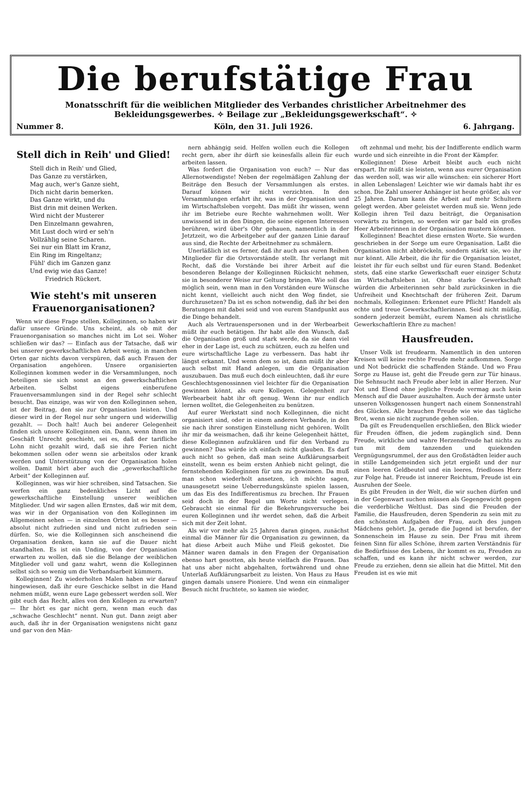Die berufstätige Frau
Monatsschrift für die weiblichen Mitglieder des Verbandes christlicher Arbeitnehmer des Bekleidungsgewerbes. ✧ Beilage zur „Bekleidungsgewerkschaft“. ✧
Nummer 8. Köln, den 31. Juli 1926. 6. Jahrgang.
Stell dich in Reih' und Glied!
Stell dich in Reih' und Glied,
Das Ganze zu verstärken,
Mag auch, wer's Ganze sieht,
Dich nicht darin bemerken.
Das Ganze wirkt, und du
Bist drin mit deinen Werken.
Wird nicht der Musterer
Den Einzelmann gewahren,
Mit Lust doch wird er seh'n
Vollzählig seine Scharen.
Sei nur ein Blatt im Kranz,
Ein Ring im Ringeltanz;
Fühl' dich im Ganzen ganz
Und ewig wie das Ganze!
Friedrich Rückert.
Wie steht's mit unseren Frauenorganisationen?
Wenn wir diese Frage stellen, Kolleginnen, so haben wir dafür unsere Gründe. Uns scheint, als ob mit der Frauenorganisation so manches nicht im Lot sei. Woher schließen wir das? — Einfach aus der Tatsache, daß wir bei unserer gewerkschaftlichen Arbeit wenig, in manchen Orten gar nichts davon verspüren, daß auch Frauen der Organisation angehören. Unsere organisierten Kolleginnen kommen weder in die Versammlungen, noch beteiligen sie sich sonst an den gewerkschaftlichen Arbeiten. Selbst eigens einberufene Frauenversammlungen sind in der Regel sehr schlecht besucht. Das einzige, was wir von den Kolleginnen sehen, ist der Beitrag, den sie zur Organisation leisten. Und dieser wird in der Regel nur sehr ungern und widerwillig gezahlt. — Doch halt! Auch bei anderer Gelegenheit finden sich unsere Kolleginnen ein. Dann, wenn ihnen im Geschäft Unrecht geschieht, sei es, daß der tarifliche Lohn nicht gezahlt wird, daß sie ihre Ferien nicht bekommen sollen oder wenn sie arbeitslos oder krank werden und Unterstützung von der Organisation holen wollen. Damit hört aber auch die „gewerkschaftliche Arbeit“ der Kolleginnen auf.
Kolleginnen, was wir hier schreiben, sind Tatsachen. Sie werfen ein ganz bedenkliches Licht auf die gewerkschaftliche Einstellung unserer weiblichen Mitglieder. Und wir sagen allen Ernstes, daß wir mit dem, was wir in der Organisation von den Kolleginnen im Allgemeinen sehen — in einzelnen Orten ist es besser — absolut nicht zufrieden sind und nicht zufrieden sein dürfen. So, wie die Kolleginnen sich anscheinend die Organisation denken, kann sie auf die Dauer nicht standhalten. Es ist ein Unding, von der Organisation erwarten zu wollen, daß sie die Belange der weiblichen Mitglieder voll und ganz wahrt, wenn die Kolleginnen selbst sich so wenig um die Verbandsarbeit kümmern.
Kolleginnen! Zu wiederholten Malen haben wir darauf hingewiesen, daß ihr eure Geschicke selbst in die Hand nehmen müßt, wenn eure Lage gebessert werden soll. Wer gibt euch das Recht, alles von den Kollegen zu erwarten? — Ihr hört es gar nicht gern, wenn man euch das „schwache Geschlecht“ nennt. Nun gut. Dann zeigt aber auch, daß ihr in der Organisation wenigstens nicht ganz und gar von den Män-
nern abhängig seid. Helfen wollen euch die Kollegen recht gern, aber ihr dürft sie keinesfalls allein für euch arbeiten lassen.
Was fordert die Organisation von euch? — Nur das Allernotwendigste! Neben der regelmäßigen Zahlung der Beiträge den Besuch der Versammlungen als erstes. Darauf können wir nicht verzichten. In den Versammlungen erfahrt ihr, was in der Organisation und im Wirtschaftsleben vorgeht. Das müßt ihr wissen, wenn ihr im Betriebe eure Rechte wahrnehmen wollt. Wer unwissend ist in den Dingen, die seine eigenen Interessen berühren, wird über's Ohr gehauen, namentlich in der Jetztzeit, wo die Arbeitgeber auf der ganzen Linie darauf aus sind, die Rechte der Arbeitnehmer zu schmälern.
Unerläßlich ist es ferner, daß ihr auch aus euren Reihen Mitglieder für die Ortsvorstände stellt. Ihr verlangt mit Recht, daß die Vorstände bei ihrer Arbeit auf die besonderen Belange der Kolleginnen Rücksicht nehmen, sie in besonderer Weise zur Geltung bringen. Wie soll das möglich sein, wenn man in den Vorständen eure Wünsche nicht kennt, vielleicht auch nicht den Weg findet, sie durchzusetzen? Da ist es schon notwendig, daß ihr bei den Beratungen mit dabei seid und von eurem Standpunkt aus die Dinge behandelt.
Auch als Vertrauenspersonen und in der Werbearbeit müßt ihr euch betätigen. Ihr habt alle den Wunsch, daß die Organisation groß und stark werde, da sie dann viel eher in der Lage ist, euch zu schützen, euch zu helfen und eure wirtschaftliche Lage zu verbessern. Das habt ihr längst erkannt. Und wenn dem so ist, dann müßt ihr aber auch selbst mit Hand anlegen, um die Organisation auszubauen. Das muß euch doch einleuchten, daß ihr eure Geschlechtsgenossinnen viel leichter für die Organisation gewinnen könnt, als eure Kollegen. Gelegenheit zur Werbearbeit habt ihr oft genug. Wenn ihr nur endlich lernen wolltet, die Gelegenheiten zu benützen.
Auf eurer Werkstatt sind noch Kolleginnen, die nicht organisiert sind, oder in einem anderen Verbande, in den sie nach ihrer sonstigen Einstellung nicht gehören. Wollt ihr mir da weismachen, daß ihr keine Gelegenheit hättet, diese Kolleginnen aufzuklären und für den Verband zu gewinnen? Das würde ich einfach nicht glauben. Es darf auch nicht so gehen, daß man seine Aufklärungsarbeit einstellt, wenn es beim ersten Anhieb nicht gelingt, die fernstehenden Kolleginnen für uns zu gewinnen. Da muß man schon wiederholt ansetzen, ich möchte sagen, unausgesetzt seine Ueberredungskünste spielen lassen, um das Eis des Indifferentismus zu brechen. Ihr Frauen seid doch in der Regel um Worte nicht verlegen. Gebraucht sie einmal für die Bekehrungsversuche bei euren Kolleginnen und ihr werdet sehen, daß die Arbeit sich mit der Zeit lohnt.
Als wir vor mehr als 25 Jahren daran gingen, zunächst einmal die Männer für die Organisation zu gewinnen, da hat diese Arbeit auch Mühe und Fleiß gekostet. Die Männer waren damals in den Fragen der Organisation ebenso hart gesotten, als heute vielfach die Frauen. Das hat uns aber nicht abgehalten, fortwährend und ohne Unterlaß Aufklärungsarbeit zu leisten. Von Haus zu Haus gingen damals unsere Pioniere. Und wenn ein einmaliger Besuch nicht fruchtete, so kamen sie wieder,
oft zehnmal und mehr, bis der Indifferente endlich warm wurde und sich einreihte in die Front der Kämpfer.
Kolleginnen! Diese Arbeit bleibt auch euch nicht erspart. Ihr müßt sie leisten, wenn aus eurer Organisation das werden soll, was wir alle wünschen: ein sicherer Hort in allen Lebenslagen! Leichter wie wir damals habt ihr es schon. Die Zahl unserer Anhänger ist heute größer, als vor 25 Jahren. Darum kann die Arbeit auf mehr Schultern gelegt werden. Aber geleistet werden muß sie. Wenn jede Kollegin ihren Teil dazu beiträgt, die Organisation vorwärts zu bringen, so werden wir gar bald ein großes Heer Arbeiterinnen in der Organisation mustern können.
Kolleginnen! Beachtet diese ernsten Worte. Sie wurden geschrieben in der Sorge um eure Organisation. Laßt die Organisation nicht abbröckeln, sondern stärkt sie, wo ihr nur könnt. Alle Arbeit, die ihr für die Organisation leistet, leistet ihr für euch selbst und für euren Stand. Bedenket stets, daß eine starke Gewerkschaft euer einziger Schutz im Wirtschaftsleben ist. Ohne starke Gewerkschaft würden die Arbeiterinnen sehr bald zurücksinken in die Unfreiheit und Knechtschaft der früheren Zeit. Darum nochmals, Kolleginnen: Erkennet eure Pflicht! Handelt als echte und treue Gewerkschaftlerinnen. Seid nicht müßig, sondern jederzeit bemüht, eurem Namen als christliche Gewerkschaftlerin Ehre zu machen!
Hausfreuden.
Unser Volk ist freudearm. Namentlich in den unteren Kreisen will keine rechte Freude mehr aufkommen. Sorge und Not bedrückt die schaffenden Stände. Und wo Frau Sorge zu Hause ist, geht die Freude gern zur Tür hinaus. Die Sehnsucht nach Freude aber lebt in aller Herzen. Nur Not und Elend ohne jegliche Freude vermag auch kein Mensch auf die Dauer auszuhalten. Auch der ärmste unter unseren Volksgenossen hungert nach einem Sonnenstrahl des Glückes. Alle brauchen Freude wie wie das tägliche Brot, wenn sie nicht zugrunde gehen sollen.
Da gilt es Freudenquellen erschließen, den Blick wieder für Freuden öffnen, die jedem zugänglich sind. Denn Freude, wirkliche und wahre Herzensfreude hat nichts zu tun mit dem tanzenden und quiekenden Vergnügungsrummel, der aus den Großstädten leider auch in stille Landgemeinden sich jetzt ergießt und der nur einen leeren Geldbeutel und ein leeres, friedloses Herz zur Folge hat. Freude ist innerer Reichtum, Freude ist ein Ausruhen der Seele.
Es gibt Freuden in der Welt, die wir suchen dürfen und in der Gegenwart suchen müssen als Gegengewicht gegen die verderbliche Weltlust. Das sind die Freuden der Familie, die Hausfreuden, deren Spenderin zu sein mit zu den schönsten Aufgaben der Frau, auch des jungen Mädchens gehört. Ja, gerade die Jugend ist berufen, der Sonnenschein im Hause zu sein. Der Frau mit ihrem feinen Sinn für alles Schöne, ihrem zarten Verständnis für die Bedürfnisse des Lebens, ihr kommt es zu, Freuden zu schaffen, und es kann ihr nicht schwer werden, zur Freude zu erziehen, denn sie allein hat die Mittel. Mit den Freuden ist es wie mit